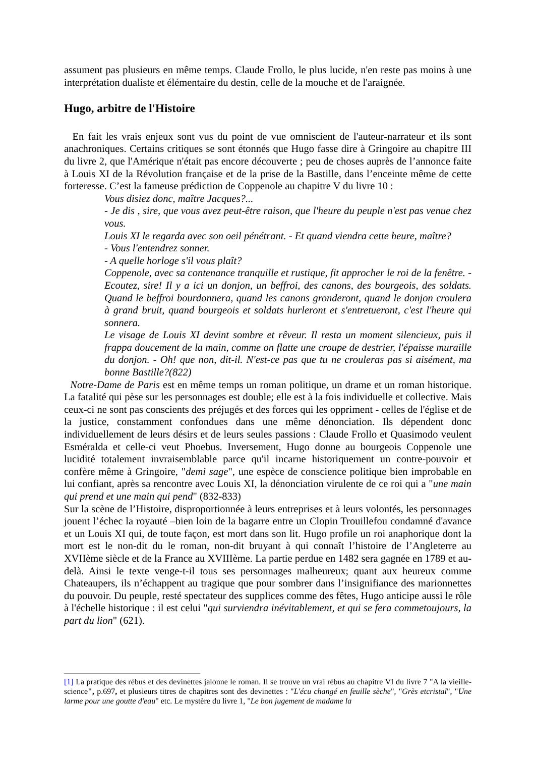assument pas plusieurs en même temps. Claude Frollo, le plus lucide, n'en reste pas moins à une interprétation dualiste et élémentaire du destin, celle de la mouche et de l'araignée.
Hugo, arbitre de l'Histoire
En fait les vrais enjeux sont vus du point de vue omniscient de l'auteur-narrateur et ils sont anachroniques. Certains critiques se sont étonnés que Hugo fasse dire à Gringoire au chapitre III du livre 2, que l'Amérique n'était pas encore découverte ; peu de choses auprès de l’annonce faite à Louis XI de la Révolution française et de la prise de la Bastille, dans l’enceinte même de cette forteresse. C’est la fameuse prédiction de Coppenole au chapitre V du livre 10 :
Vous disiez donc, maître Jacques?...
- Je dis , sire, que vous avez peut-être raison, que l'heure du peuple n'est pas venue chez vous.
Louis XI le regarda avec son oeil pénétrant. - Et quand viendra cette heure, maître?
- Vous l'entendrez sonner.
- A quelle horloge s'il vous plaît?
Coppenole, avec sa contenance tranquille et rustique, fit approcher le roi de la fenêtre. - Ecoutez, sire! Il y a ici un donjon, un beffroi, des canons, des bourgeois, des soldats. Quand le beffroi bourdonnera, quand les canons gronderont, quand le donjon croulera à grand bruit, quand bourgeois et soldats hurleront et s'entretueront, c'est l'heure qui sonnera.
Le visage de Louis XI devint sombre et rêveur. Il resta un moment silencieux, puis il frappa doucement de la main, comme on flatte une croupe de destrier, l'épaisse muraille du donjon. - Oh! que non, dit-il. N'est-ce pas que tu ne crouleras pas si aisément, ma bonne Bastille?(822)
Notre-Dame de Paris est en même temps un roman politique, un drame et un roman historique. La fatalité qui pèse sur les personnages est double; elle est à la fois individuelle et collective. Mais ceux-ci ne sont pas conscients des préjugés et des forces qui les oppriment - celles de l'église et de la justice, constamment confondues dans une même dénonciation. Ils dépendent donc individuellement de leurs désirs et de leurs seules passions : Claude Frollo et Quasimodo veulent Esméralda et celle-ci veut Phoebus. Inversement, Hugo donne au bourgeois Coppenole une lucidité totalement invraisemblable parce qu'il incarne historiquement un contre-pouvoir et confère même à Gringoire, "demi sage", une espèce de conscience politique bien improbable en lui confiant, après sa rencontre avec Louis XI, la dénonciation virulente de ce roi qui a "une main qui prend et une main qui pend" (832-833)
Sur la scène de l’Histoire, disproportionnée à leurs entreprises et à leurs volontés, les personnages jouent l’échec la royauté –bien loin de la bagarre entre un Clopin Trouillefou condamné d'avance et un Louis XI qui, de toute façon, est mort dans son lit. Hugo profile un roi anaphorique dont la mort est le non-dit du le roman, non-dit bruyant à qui connaît l’histoire de l’Angleterre au XVIIème siècle et de la France au XVIIIème. La partie perdue en 1482 sera gagnée en 1789 et au-delà. Ainsi le texte venge-t-il tous ses personnages malheureux; quant aux heureux comme Chateaupers, ils n’échappent au tragique que pour sombrer dans l’insignifiance des marionnettes du pouvoir. Du peuple, resté spectateur des supplices comme des fêtes, Hugo anticipe aussi le rôle à l'échelle historique : il est celui "qui surviendra inévitablement, et qui se fera commetoujours, la part du lion" (621).
[1] La pratique des rébus et des devinettes jalonne le roman. Il se trouve un vrai rébus au chapitre VI du livre 7 "A la vieille-science", p.697, et plusieurs titres de chapitres sont des devinettes : "L'écu changé en feuille sèche", "Grès etcristal", "Une larme pour une goutte d'eau" etc. Le mystère du livre 1, "Le bon jugement de madame la